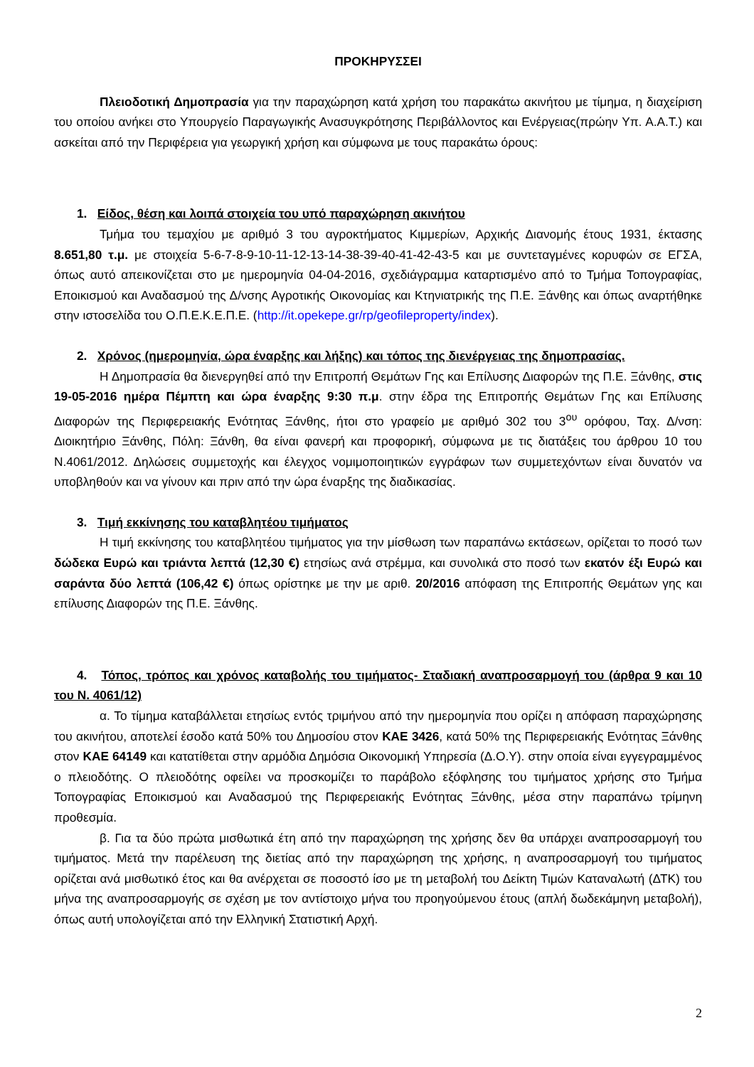ΠΡΟΚΗΡΥΣΣΕΙ
Πλειοδοτική Δημοπρασία για την παραχώρηση κατά χρήση του παρακάτω ακινήτου με τίμημα, η διαχείριση του οποίου ανήκει στο Υπουργείο Παραγωγικής Ανασυγκρότησης Περιβάλλοντος και Ενέργειας(πρώην Υπ. Α.Α.Τ.) και ασκείται από την Περιφέρεια για γεωργική χρήση και σύμφωνα με τους παρακάτω όρους:
1. Είδος, θέση και λοιπά στοιχεία του υπό παραχώρηση ακινήτου
Τμήμα του τεμαχίου με αριθμό 3 του αγροκτήματος Κιμμερίων, Αρχικής Διανομής έτους 1931, έκτασης 8.651,80 τ.μ. με στοιχεία 5-6-7-8-9-10-11-12-13-14-38-39-40-41-42-43-5 και με συντεταγμένες κορυφών σε ΕΓΣΑ, όπως αυτό απεικονίζεται στο με ημερομηνία 04-04-2016, σχεδιάγραμμα καταρτισμένο από το Τμήμα Τοπογραφίας, Εποικισμού και Αναδασμού της Δ/νσης Αγροτικής Οικονομίας και Κτηνιατρικής της Π.Ε. Ξάνθης και όπως αναρτήθηκε στην ιστοσελίδα του Ο.Π.Ε.Κ.Ε.Π.Ε. (http://it.opekepe.gr/rp/geofileproperty/index).
2. Χρόνος (ημερομηνία, ώρα έναρξης και λήξης) και τόπος της διενέργειας της δημοπρασίας.
Η Δημοπρασία θα διενεργηθεί από την Επιτροπή Θεμάτων Γης και Επίλυσης Διαφορών της Π.Ε. Ξάνθης, στις 19-05-2016 ημέρα Πέμπτη και ώρα έναρξης 9:30 π.μ. στην έδρα της Επιτροπής Θεμάτων Γης και Επίλυσης Διαφορών της Περιφερειακής Ενότητας Ξάνθης, ήτοι στο γραφείο με αριθμό 302 του 3<sup>ου</sup> ορόφου, Ταχ. Δ/νση: Διοικητήριο Ξάνθης, Πόλη: Ξάνθη, θα είναι φανερή και προφορική, σύμφωνα με τις διατάξεις του άρθρου 10 του Ν.4061/2012. Δηλώσεις συμμετοχής και έλεγχος νομιμοποιητικών εγγράφων των συμμετεχόντων είναι δυνατόν να υποβληθούν και να γίνουν και πριν από την ώρα έναρξης της διαδικασίας.
3. Τιμή εκκίνησης του καταβλητέου τιμήματος
Η τιμή εκκίνησης του καταβλητέου τιμήματος για την μίσθωση των παραπάνω εκτάσεων, ορίζεται το ποσό των δώδεκα Ευρώ και τριάντα λεπτά (12,30 €) ετησίως ανά στρέμμα, και συνολικά στο ποσό των εκατόν έξι Ευρώ και σαράντα δύο λεπτά (106,42 €) όπως ορίστηκε με την με αριθ. 20/2016 απόφαση της Επιτροπής Θεμάτων γης και επίλυσης Διαφορών της Π.Ε. Ξάνθης.
4. Τόπος, τρόπος και χρόνος καταβολής του τιμήματος- Σταδιακή αναπροσαρμογή του (άρθρα 9 και 10 του Ν. 4061/12)
α. Το τίμημα καταβάλλεται ετησίως εντός τριμήνου από την ημερομηνία που ορίζει η απόφαση παραχώρησης του ακινήτου, αποτελεί έσοδο κατά 50% του Δημοσίου στον ΚΑΕ 3426, κατά 50% της Περιφερειακής Ενότητας Ξάνθης στον ΚΑΕ 64149 και κατατίθεται στην αρμόδια Δημόσια Οικονομική Υπηρεσία (Δ.Ο.Υ). στην οποία είναι εγγεγραμμένος ο πλειοδότης. Ο πλειοδότης οφείλει να προσκομίζει το παράβολο εξόφλησης του τιμήματος χρήσης στο Τμήμα Τοπογραφίας Εποικισμού και Αναδασμού της Περιφερειακής Ενότητας Ξάνθης, μέσα στην παραπάνω τρίμηνη προθεσμία.
β. Για τα δύο πρώτα μισθωτικά έτη από την παραχώρηση της χρήσης δεν θα υπάρχει αναπροσαρμογή του τιμήματος. Μετά την παρέλευση της διετίας από την παραχώρηση της χρήσης, η αναπροσαρμογή του τιμήματος ορίζεται ανά μισθωτικό έτος και θα ανέρχεται σε ποσοστό ίσο με τη μεταβολή του Δείκτη Τιμών Καταναλωτή (ΔΤΚ) του μήνα της αναπροσαρμογής σε σχέση με τον αντίστοιχο μήνα του προηγούμενου έτους (απλή δωδεκάμηνη μεταβολή), όπως αυτή υπολογίζεται από την Ελληνική Στατιστική Αρχή.
2